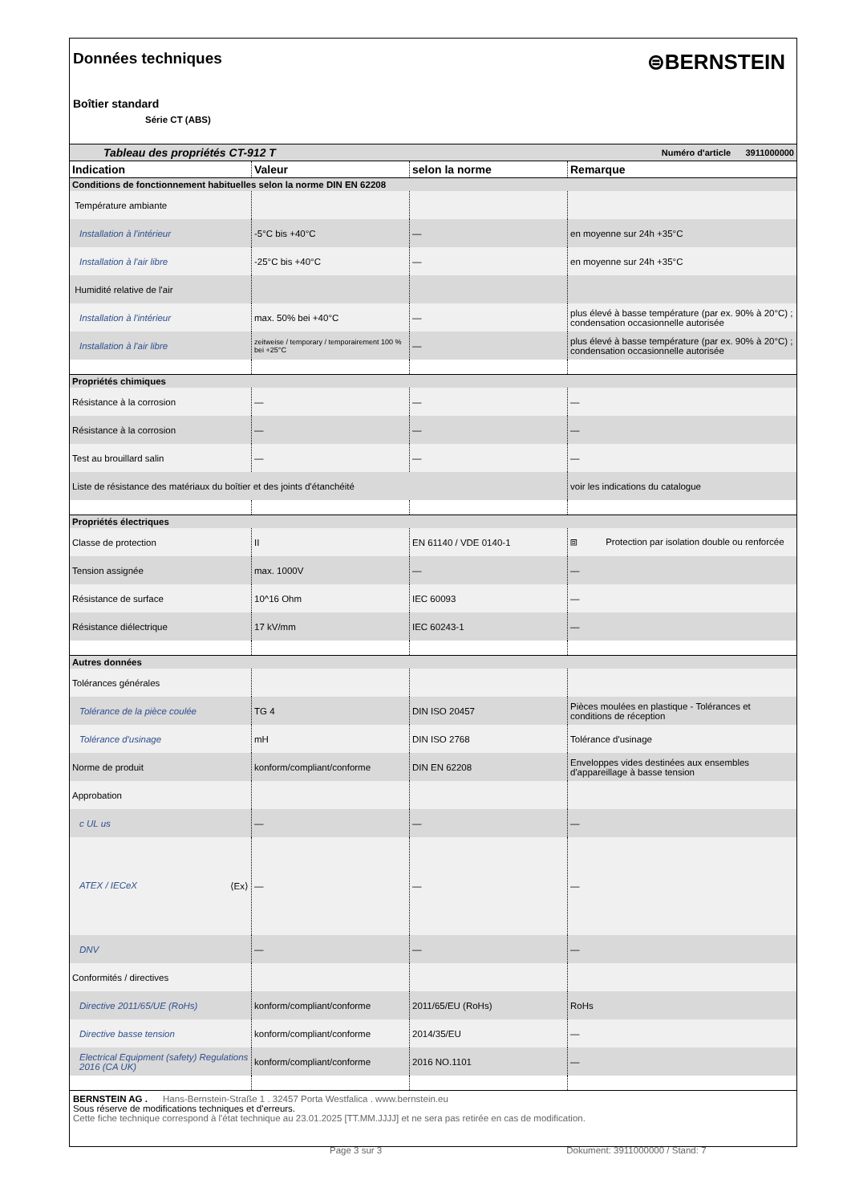Données techniques
⊜BERNSTEIN
Boîtier standard
Série CT (ABS)
| Tableau des propriétés CT-912 T | | | Numéro d'article 3911000000 |
| Indication | Valeur | selon la norme | Remarque |
| Conditions de fonctionnement habituelles selon la norme DIN EN 62208 | | | |
| Température ambiante | | | |
| Installation à l'intérieur | -5°C bis +40°C | — | en moyenne sur 24h +35°C |
| Installation à l'air libre | -25°C bis +40°C | — | en moyenne sur 24h +35°C |
| Humidité relative de l'air | | | |
| Installation à l'intérieur | max. 50% bei +40°C | — | plus élevé à basse température (par ex. 90% à 20°C) ; condensation occasionnelle autorisée |
| Installation à l'air libre | zeitweise / temporary / temporairement 100 % bei +25°C | — | plus élevé à basse température (par ex. 90% à 20°C) ; condensation occasionnelle autorisée |
| Propriétés chimiques | | | |
| Résistance à la corrosion | — | — | — |
| Résistance à la corrosion | — | — | — |
| Test au brouillard salin | — | — | — |
| Liste de résistance des matériaux du boîtier et des joints d'étanchéité | | | voir les indications du catalogue |
| Propriétés électriques | | | |
| Classe de protection | II | EN 61140 / VDE 0140-1 | ⧈ Protection par isolation double ou renforcée |
| Tension assignée | max. 1000V | — | — |
| Résistance de surface | 10^16 Ohm | IEC 60093 | — |
| Résistance diélectrique | 17 kV/mm | IEC 60243-1 | — |
| Autres données | | | |
| Tolérances générales | | | |
| Tolérance de la pièce coulée | TG 4 | DIN ISO 20457 | Pièces moulées en plastique - Tolérances et conditions de réception |
| Tolérance d'usinage | mH | DIN ISO 2768 | Tolérance d'usinage |
| Norme de produit | konform/compliant/conforme | DIN EN 62208 | Enveloppes vides destinées aux ensembles d'appareillage à basse tension |
| Approbation | | | |
| c UL us | — | — | — |
| ATEX / IECeX ⟨Ex⟩ | — | — | — |
| DNV | — | — | — |
| Conformités / directives | | | |
| Directive 2011/65/UE (RoHs) | konform/compliant/conforme | 2011/65/EU (RoHs) | RoHs |
| Directive basse tension | konform/compliant/conforme | 2014/35/EU | — |
| Electrical Equipment (safety) Regulations 2016 (CA UK) | konform/compliant/conforme | 2016 NO.1101 | — |
BERNSTEIN AG . Hans-Bernstein-Straße 1 . 32457 Porta Westfalica . www.bernstein.eu
Sous réserve de modifications techniques et d'erreurs.
Cette fiche technique correspond à l'état technique au 23.01.2025 [TT.MM.JJJJ] et ne sera pas retirée en cas de modification.
Page 3 sur 3 Dokument: 3911000000 / Stand: 7